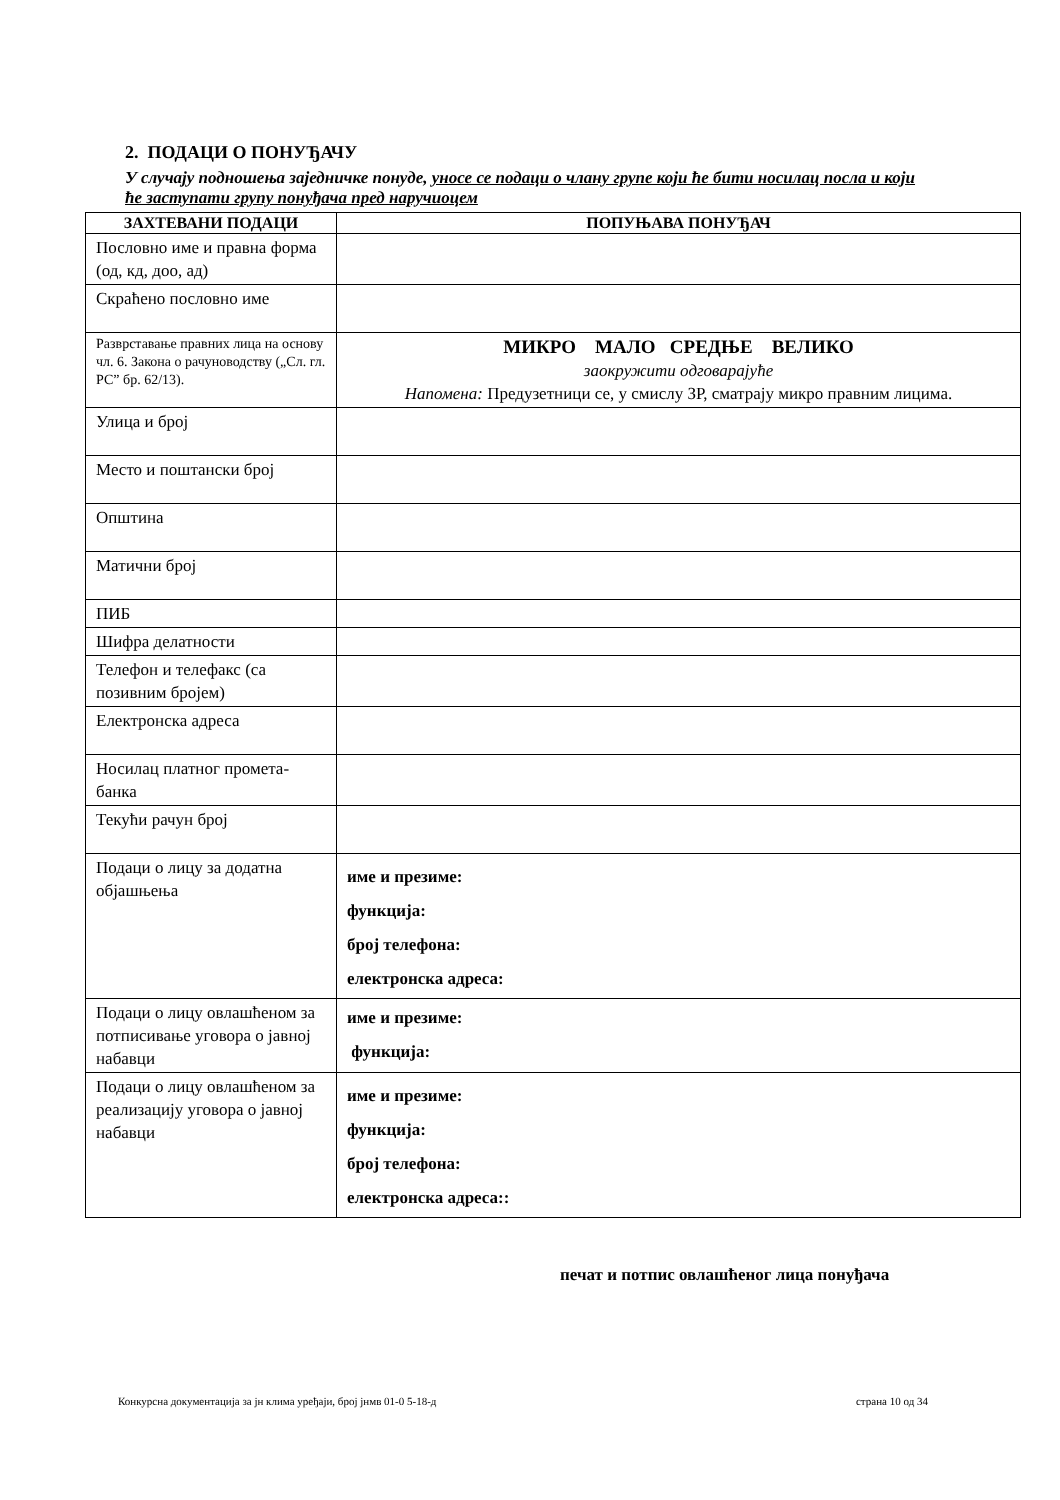2. ПОДАЦИ О ПОНУЂАЧУ
У случају подношења заједничке понуде, уносе се подаци о члану групе који ће бити носилац посла и који ће заступати групу понуђача пред наручиоцем
| ЗАХТЕВАНИ ПОДАЦИ | ПОПУЊАВА ПОНУЂАЧ |
| --- | --- |
| Пословно име и правна форма (од, кд, доо, ад) | |
| Скраћено пословно име | |
| Разврставање правних лица на основу чл. 6. Закона о рачуноводству („Сл. гл. РС” бр. 62/13). | МИКРО МАЛО СРЕДЊЕ ВЕЛИКО заокружити одговарајуће Напомена: Предузетници се, у смислу ЗР, сматрају микро правним лицима. |
| Улица и број | |
| Место и поштански број | |
| Општина | |
| Матични број | |
| ПИБ | |
| Шифра делатности | |
| Телефон и телефакс (са позивним бројем) | |
| Електронска адреса | |
| Носилац платног промета-банка | |
| Текући рачун број | |
| Подаци о лицу за додатна објашњења | име и презиме: функција: број телефона: електронска адреса: |
| Подаци о лицу овлашћеном за потписивање уговора о јавној набавци | име и презиме: функција: |
| Подаци о лицу овлашћеном за реализацију уговора о јавној набавци | име и презиме: функција: број телефона: електронска адреса:: |
печат и потпис овлашћеног лица понуђача
Конкурсна документација за јн клима уређаји, број јнмв 01-0 5-18-д страна 10 од 34